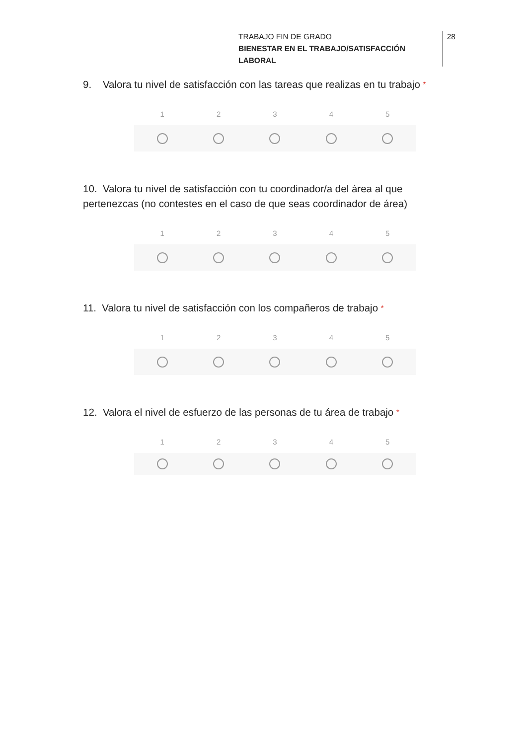TRABAJO FIN DE GRADO
BIENESTAR EN EL TRABAJO/SATISFACCIÓN LABORAL
28
9. Valora tu nivel de satisfacción con las tareas que realizas en tu trabajo *
12345
10. Valora tu nivel de satisfacción con tu coordinador/a del área al que pertenezcas (no contestes en el caso de que seas coordinador de área)
12345
11. Valora tu nivel de satisfacción con los compañeros de trabajo *
12345
12. Valora el nivel de esfuerzo de las personas de tu área de trabajo *
12345